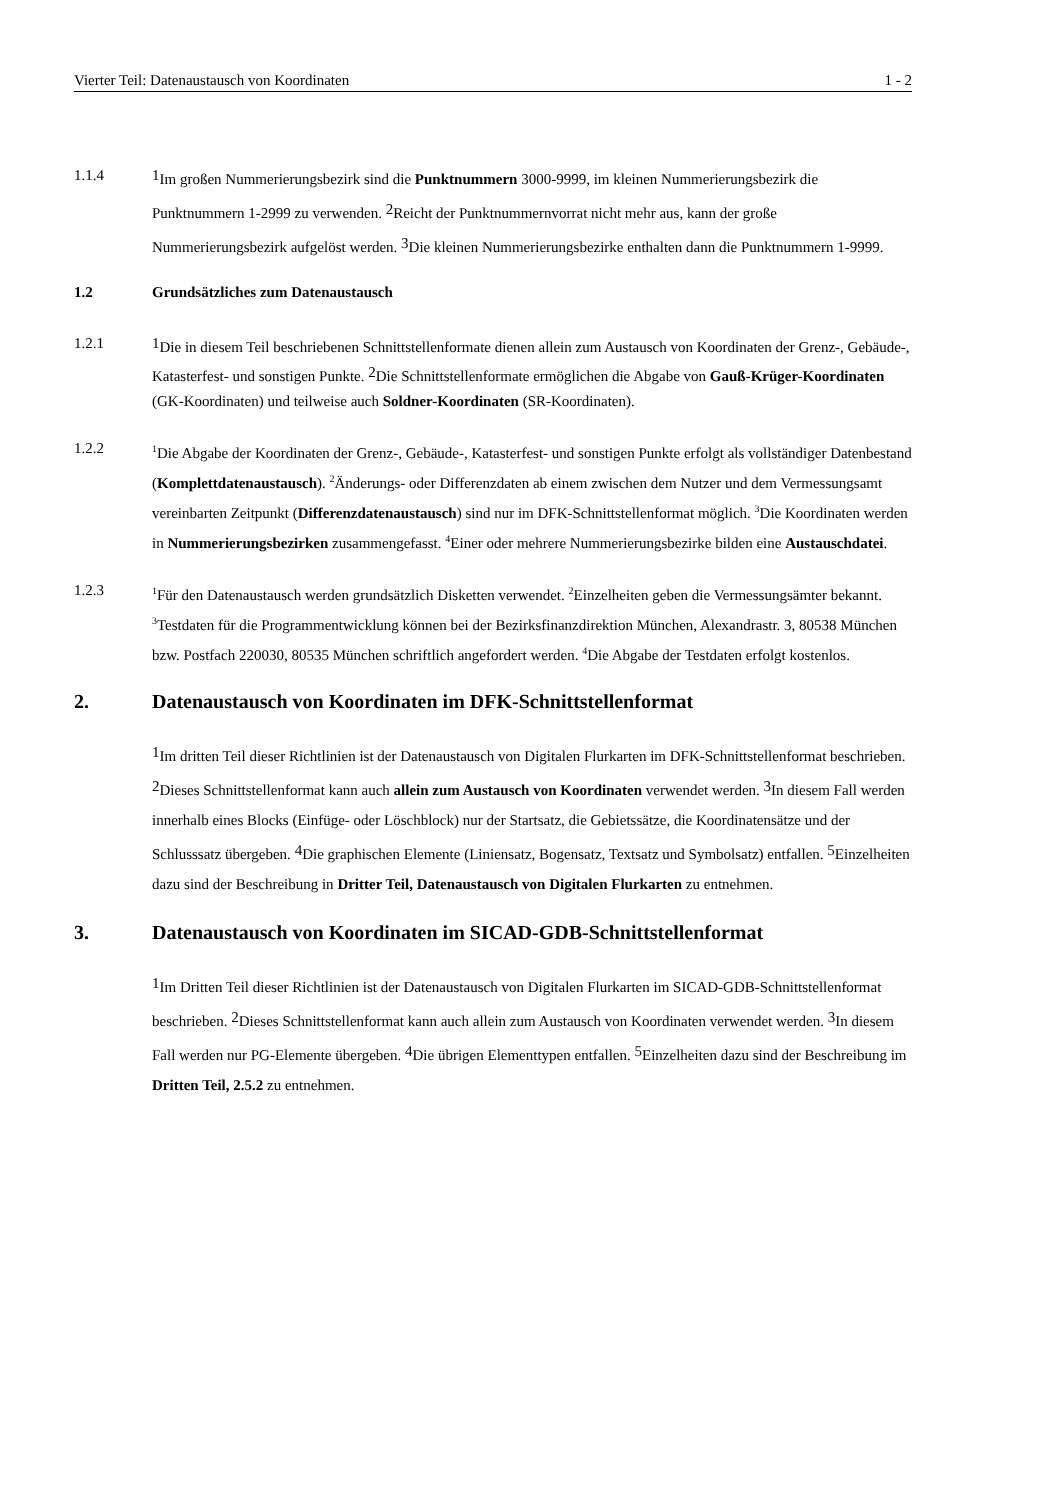Vierter Teil: Datenaustausch von Koordinaten 1 - 2
1.1.4 1 Im großen Nummerierungsbezirk sind die Punktnummern 3000-9999, im kleinen Nummerierungsbezirk die Punktnummern 1-2999 zu verwenden. 2 Reicht der Punktnummernvorrat nicht mehr aus, kann der große Nummerierungsbezirk aufgelöst werden. 3 Die kleinen Nummerierungsbezirke enthalten dann die Punktnummern 1-9999.
1.2 Grundsätzliches zum Datenaustausch
1.2.1 1 Die in diesem Teil beschriebenen Schnittstellenformate dienen allein zum Austausch von Koordinaten der Grenz-, Gebäude-, Katasterfest- und sonstigen Punkte. 2 Die Schnittstellenformate ermöglichen die Abgabe von Gauß-Krüger-Koordinaten (GK-Koordinaten) und teilweise auch Soldner-Koordinaten (SR-Koordinaten).
1.2.2
<sup>1</sup> Die Abgabe der Koordinaten der Grenz-, Gebäude-, Katasterfest- und sonstigen Punkte erfolgt als vollständiger Datenbestand (Komplettdatenaustausch). <sup>2</sup>Änderungs- oder Differenzdaten ab einem zwischen dem Nutzer und dem Vermessungsamt vereinbarten Zeitpunkt (Differenzdatenaustausch) sind nur im DFK-Schnittstellenformat möglich. <sup>3</sup>Die Koordinaten werden in Nummerierungsbezirken zusammengefasst. <sup>4</sup>Einer oder mehrere Nummerierungsbezirke bilden eine Austauschdatei.
1.2.3
<sup>1</sup> Für den Datenaustausch werden grundsätzlich Disketten verwendet. <sup>2</sup>Einzelheiten geben die Vermessungsämter bekannt. <sup>3</sup>Testdaten für die Programmentwicklung können bei der Bezirksfinanzdirektion München, Alexandrastr. 3, 80538 München bzw. Postfach 220030, 80535 München schriftlich angefordert werden. <sup>4</sup>Die Abgabe der Testdaten erfolgt kostenlos.
2. Datenaustausch von Koordinaten im DFK-Schnittstellenformat
1 Im dritten Teil dieser Richtlinien ist der Datenaustausch von Digitalen Flurkarten im DFK-Schnittstellenformat beschrieben. 2 Dieses Schnittstellenformat kann auch allein zum Austausch von Koordinaten verwendet werden. 3 In diesem Fall werden innerhalb eines Blocks (Einfüge- oder Löschblock) nur der Startsatz, die Gebietssätze, die Koordinatensätze und der Schlusssatz übergeben. 4 Die graphischen Elemente (Liniensatz, Bogensatz, Textsatz und Symbolsatz) entfallen. 5 Einzelheiten dazu sind der Beschreibung in Dritter Teil, Datenaustausch von Digitalen Flurkarten zu entnehmen.
3. Datenaustausch von Koordinaten im SICAD-GDB-Schnittstellenformat
1 Im Dritten Teil dieser Richtlinien ist der Datenaustausch von Digitalen Flurkarten im SICAD-GDB-Schnittstellenformat beschrieben. 2 Dieses Schnittstellenformat kann auch allein zum Austausch von Koordinaten verwendet werden. 3 In diesem Fall werden nur PG-Elemente übergeben. 4 Die übrigen Elementtypen entfallen. 5 Einzelheiten dazu sind der Beschreibung im Dritten Teil, 2.5.2 zu entnehmen.